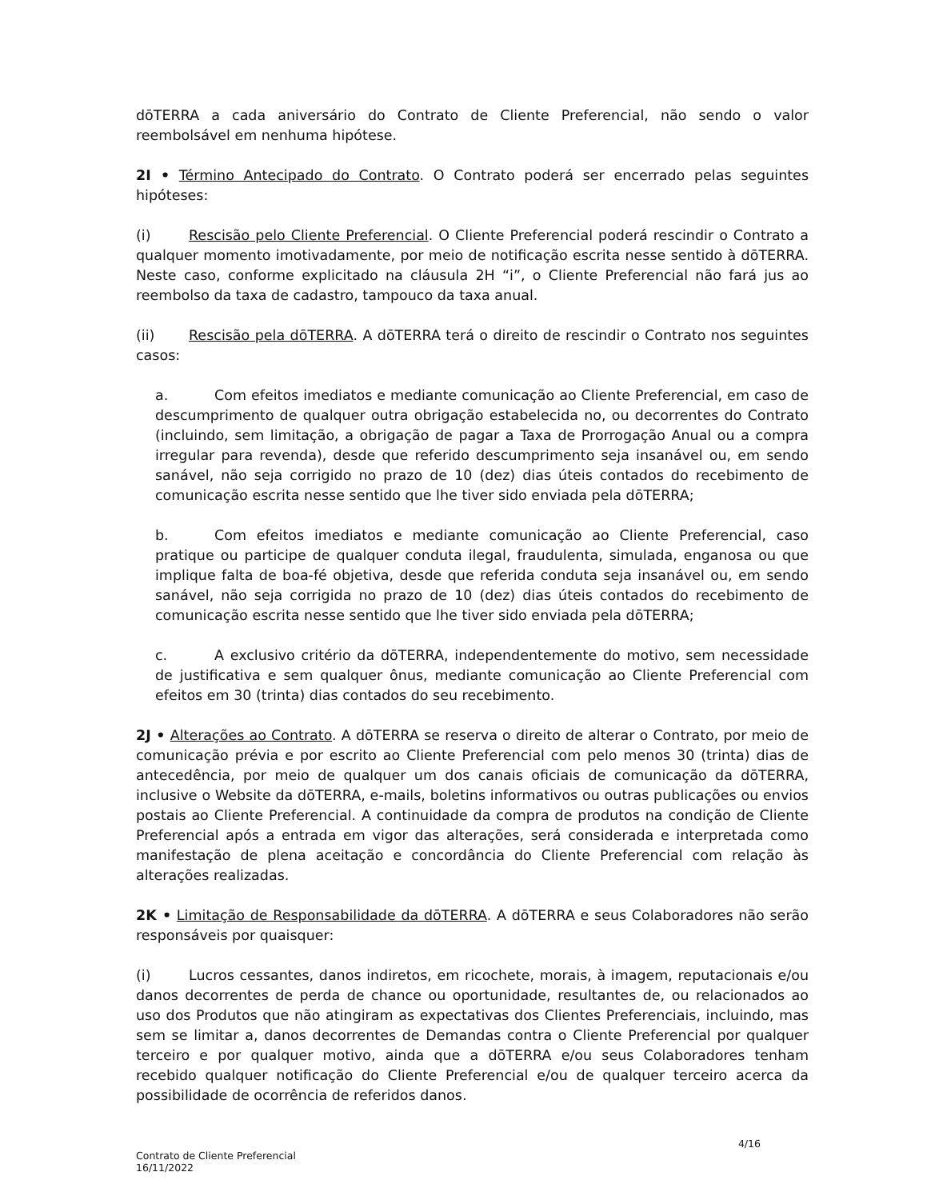dōTERRA a cada aniversário do Contrato de Cliente Preferencial, não sendo o valor reembolsável em nenhuma hipótese.
2I • Término Antecipado do Contrato. O Contrato poderá ser encerrado pelas seguintes hipóteses:
(i) Rescisão pelo Cliente Preferencial. O Cliente Preferencial poderá rescindir o Contrato a qualquer momento imotivadamente, por meio de notificação escrita nesse sentido à dōTERRA. Neste caso, conforme explicitado na cláusula 2H “i”, o Cliente Preferencial não fará jus ao reembolso da taxa de cadastro, tampouco da taxa anual.
(ii) Rescisão pela dōTERRA. A dōTERRA terá o direito de rescindir o Contrato nos seguintes casos:
a. Com efeitos imediatos e mediante comunicação ao Cliente Preferencial, em caso de descumprimento de qualquer outra obrigação estabelecida no, ou decorrentes do Contrato (incluindo, sem limitação, a obrigação de pagar a Taxa de Prorrogação Anual ou a compra irregular para revenda), desde que referido descumprimento seja insanável ou, em sendo sanável, não seja corrigido no prazo de 10 (dez) dias úteis contados do recebimento de comunicação escrita nesse sentido que lhe tiver sido enviada pela dōTERRA;
b. Com efeitos imediatos e mediante comunicação ao Cliente Preferencial, caso pratique ou participe de qualquer conduta ilegal, fraudulenta, simulada, enganosa ou que implique falta de boa-fé objetiva, desde que referida conduta seja insanável ou, em sendo sanável, não seja corrigida no prazo de 10 (dez) dias úteis contados do recebimento de comunicação escrita nesse sentido que lhe tiver sido enviada pela dōTERRA;
c. A exclusivo critério da dōTERRA, independentemente do motivo, sem necessidade de justificativa e sem qualquer ônus, mediante comunicação ao Cliente Preferencial com efeitos em 30 (trinta) dias contados do seu recebimento.
2J • Alterações ao Contrato. A dōTERRA se reserva o direito de alterar o Contrato, por meio de comunicação prévia e por escrito ao Cliente Preferencial com pelo menos 30 (trinta) dias de antecedência, por meio de qualquer um dos canais oficiais de comunicação da dōTERRA, inclusive o Website da dōTERRA, e-mails, boletins informativos ou outras publicações ou envios postais ao Cliente Preferencial. A continuidade da compra de produtos na condição de Cliente Preferencial após a entrada em vigor das alterações, será considerada e interpretada como manifestação de plena aceitação e concordância do Cliente Preferencial com relação às alterações realizadas.
2K • Limitação de Responsabilidade da dōTERRA. A dōTERRA e seus Colaboradores não serão responsáveis por quaisquer:
(i) Lucros cessantes, danos indiretos, em ricochete, morais, à imagem, reputacionais e/ou danos decorrentes de perda de chance ou oportunidade, resultantes de, ou relacionados ao uso dos Produtos que não atingiram as expectativas dos Clientes Preferenciais, incluindo, mas sem se limitar a, danos decorrentes de Demandas contra o Cliente Preferencial por qualquer terceiro e por qualquer motivo, ainda que a dōTERRA e/ou seus Colaboradores tenham recebido qualquer notificação do Cliente Preferencial e/ou de qualquer terceiro acerca da possibilidade de ocorrência de referidos danos.
4/16
Contrato de Cliente Preferencial
16/11/2022